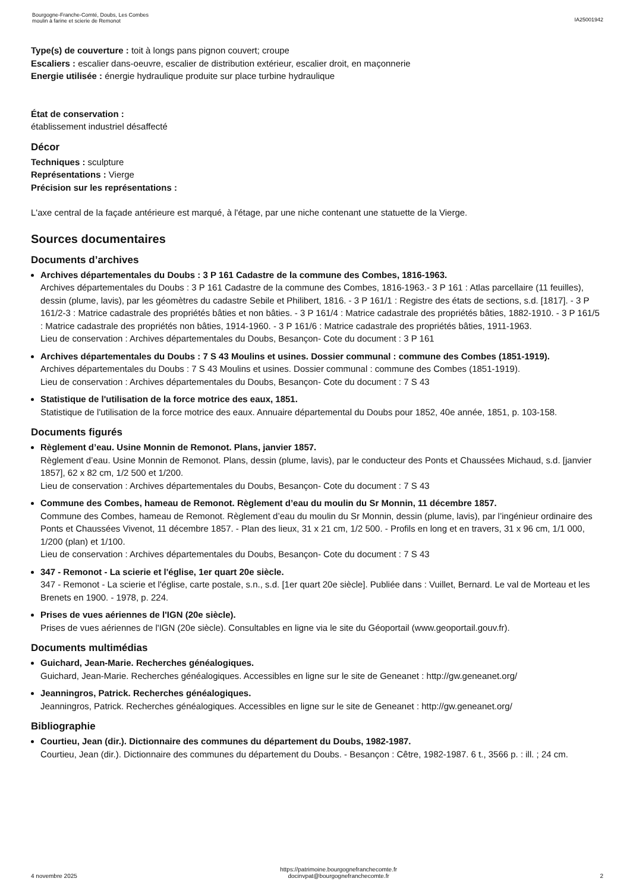Bourgogne-Franche-Comté, Doubs, Les Combes
moulin à farine et scierie de Remonot
IA25001942
Type(s) de couverture : toit à longs pans pignon couvert; croupe
Escaliers : escalier dans-oeuvre, escalier de distribution extérieur, escalier droit, en maçonnerie
Energie utilisée : énergie hydraulique produite sur place turbine hydraulique
État de conservation :
établissement industriel désaffecté
Décor
Techniques : sculpture
Représentations : Vierge
Précision sur les représentations :
L'axe central de la façade antérieure est marqué, à l'étage, par une niche contenant une statuette de la Vierge.
Sources documentaires
Documents d’archives
Archives départementales du Doubs : 3 P 161 Cadastre de la commune des Combes, 1816-1963.
Archives départementales du Doubs : 3 P 161 Cadastre de la commune des Combes, 1816-1963.- 3 P 161 : Atlas parcellaire (11 feuilles), dessin (plume, lavis), par les géomètres du cadastre Sebile et Philibert, 1816. - 3 P 161/1 : Registre des états de sections, s.d. [1817]. - 3 P 161/2-3 : Matrice cadastrale des propriétés bâties et non bâties. - 3 P 161/4 : Matrice cadastrale des propriétés bâties, 1882-1910. - 3 P 161/5 : Matrice cadastrale des propriétés non bâties, 1914-1960. - 3 P 161/6 : Matrice cadastrale des propriétés bâties, 1911-1963.
Lieu de conservation : Archives départementales du Doubs, Besançon- Cote du document : 3 P 161
Archives départementales du Doubs : 7 S 43 Moulins et usines. Dossier communal : commune des Combes (1851-1919).
Archives départementales du Doubs : 7 S 43 Moulins et usines. Dossier communal : commune des Combes (1851-1919).
Lieu de conservation : Archives départementales du Doubs, Besançon- Cote du document : 7 S 43
Statistique de l'utilisation de la force motrice des eaux, 1851.
Statistique de l'utilisation de la force motrice des eaux. Annuaire départemental du Doubs pour 1852, 40e année, 1851, p. 103-158.
Documents figurés
Règlement d’eau. Usine Monnin de Remonot. Plans, janvier 1857.
Règlement d’eau. Usine Monnin de Remonot. Plans, dessin (plume, lavis), par le conducteur des Ponts et Chaussées Michaud, s.d. [janvier 1857], 62 x 82 cm, 1/2 500 et 1/200.
Lieu de conservation : Archives départementales du Doubs, Besançon- Cote du document : 7 S 43
Commune des Combes, hameau de Remonot. Règlement d’eau du moulin du Sr Monnin, 11 décembre 1857.
Commune des Combes, hameau de Remonot. Règlement d’eau du moulin du Sr Monnin, dessin (plume, lavis), par l’ingénieur ordinaire des Ponts et Chaussées Vivenot, 11 décembre 1857. - Plan des lieux, 31 x 21 cm, 1/2 500. - Profils en long et en travers, 31 x 96 cm, 1/1 000, 1/200 (plan) et 1/100.
Lieu de conservation : Archives départementales du Doubs, Besançon- Cote du document : 7 S 43
347 - Remonot - La scierie et l'église, 1er quart 20e siècle.
347 - Remonot - La scierie et l'église, carte postale, s.n., s.d. [1er quart 20e siècle]. Publiée dans : Vuillet, Bernard. Le val de Morteau et les Brenets en 1900. - 1978, p. 224.
Prises de vues aériennes de l'IGN (20e siècle).
Prises de vues aériennes de l'IGN (20e siècle). Consultables en ligne via le site du Géoportail (www.geoportail.gouv.fr).
Documents multimédias
Guichard, Jean-Marie. Recherches généalogiques.
Guichard, Jean-Marie. Recherches généalogiques. Accessibles en ligne sur le site de Geneanet : http://gw.geneanet.org/
Jeanningros, Patrick. Recherches généalogiques.
Jeanningros, Patrick. Recherches généalogiques. Accessibles en ligne sur le site de Geneanet : http://gw.geneanet.org/
Bibliographie
Courtieu, Jean (dir.). Dictionnaire des communes du département du Doubs, 1982-1987.
Courtieu, Jean (dir.). Dictionnaire des communes du département du Doubs. - Besançon : Cêtre, 1982-1987. 6 t., 3566 p. : ill. ; 24 cm.
4 novembre 2025
https://patrimoine.bourgognefranchecomte.fr
docinvpat@bourgognefranchecomte.fr
2